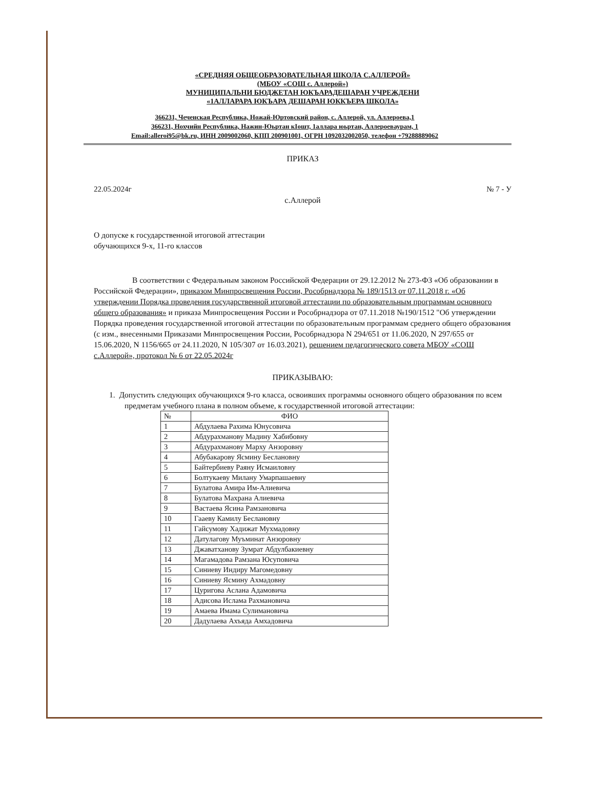«СРЕДНЯЯ ОБЩЕОБРАЗОВАТЕЛЬНАЯ ШКОЛА С.АЛЛЕРОЙ»
(МБОУ «СОШ с. Аллерой»)
МУНИЦИПАЛЬНИ БЮДЖЕТАН ЮКЪАРАДЕШАРАН УЧРЕЖДЕНИ
«1АЛЛАРАРА ЮКЪАРА ДЕШАРАН ЮККЪЕРА ШКОЛА»
366231, Чеченская Республика, Ножай-Юртовский район, с. Аллерой, ул. Аллероева,1
366231, Нохчийн Республика, Нажин-Юьртан кIошт, 1аллара юьртан, Аллероеваурам, 1
Email:alleroi95@bk.ru, ИНН 2009002060, КПП 200901001, ОГРН 1092032002050, телефон +79288889062
ПРИКАЗ
22.05.2024г № 7 - У
с.Аллерой
О допуске к государственной итоговой аттестации
обучающихся 9-х, 11-го классов
В соответствии с Федеральным законом Российской Федерации от 29.12.2012 № 273-ФЗ «Об образовании в Российской Федерации», приказом Минпросвещения России, Рособрнадзора № 189/1513 от 07.11.2018 г. «Об утверждении Порядка проведения государственной итоговой аттестации по образовательным программам основного общего образования» и приказа Минпросвещения России и Рособрнадзора от 07.11.2018 №190/1512 "Об утверждении Порядка проведения государственной итоговой аттестации по образовательным программам среднего общего образования (с изм., внесенными Приказами Минпросвещения России, Рособрнадзора N 294/651 от 11.06.2020, N 297/655 от 15.06.2020, N 1156/665 от 24.11.2020, N 105/307 от 16.03.2021), решением педагогического совета МБОУ «СОШ с.Аллерой», протокол № 6 от 22.05.2024г
ПРИКАЗЫВАЮ:
1. Допустить следующих обучающихся 9-го класса, освоивших программы основного общего образования по всем предметам учебного плана в полном объеме, к государственной итоговой аттестации:
| № | ФИО |
| --- | --- |
| 1 | Абдулаева Рахима Юнусовича |
| 2 | Абдурахманову Мадину Хабибовну |
| 3 | Абдурахманову Марху Анзоровну |
| 4 | Абубакарову Ясмину Беслановну |
| 5 | Байтербиеву Раяну Исмаиловну |
| 6 | Болтукаеву Милану Умарпашаевну |
| 7 | Булатова Амира Им-Алиевича |
| 8 | Булатова Махрана Алиевича |
| 9 | Вастаева Ясина Рамзановича |
| 10 | Гааеву Камилу Беслановну |
| 11 | Гайсумову Хадижат Мухмадовну |
| 12 | Датулагову Муъминат Анзоровну |
| 13 | Джаватханову Зумрат Абдулбакиевну |
| 14 | Магамадова Рамзана Юсуповича |
| 15 | Синиеву Индиру Магомедовну |
| 16 | Синиеву Ясмину Ахмадовну |
| 17 | Цуригова Аслана Адамовича |
| 18 | Адисова Ислама Рахмановича |
| 19 | Амаева Имама Сулимановича |
| 20 | Дадулаева Ахъяда Амхадовича |